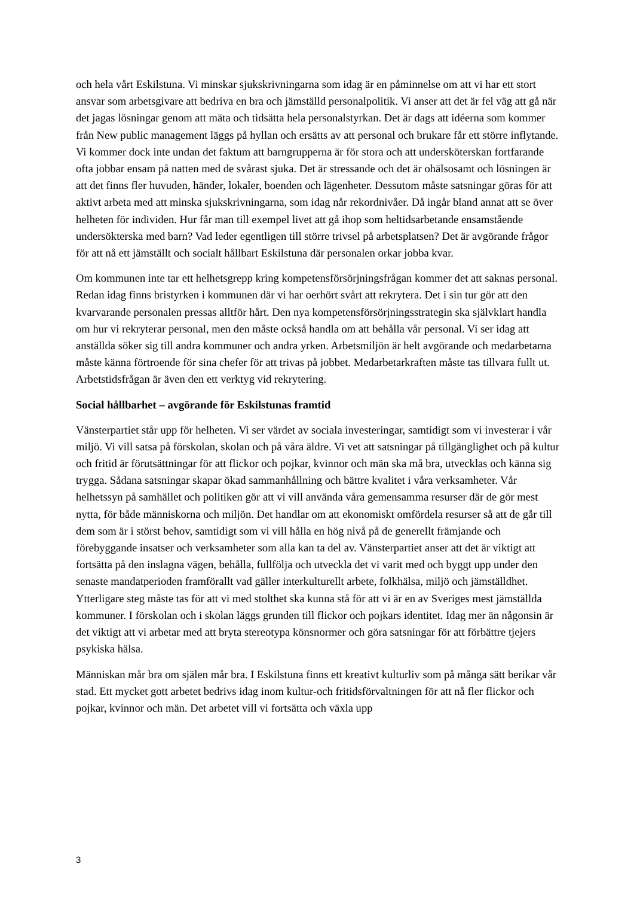och hela vårt Eskilstuna. Vi minskar sjukskrivningarna som idag är en påminnelse om att vi har ett stort ansvar som arbetsgivare att bedriva en bra och jämställd personalpolitik. Vi anser att det är fel väg att gå när det jagas lösningar genom att mäta och tidsätta hela personalstyrkan. Det är dags att idéerna som kommer från New public management läggs på hyllan och ersätts av att personal och brukare får ett större inflytande. Vi kommer dock inte undan det faktum att barngrupperna är för stora och att undersköterskan fortfarande ofta jobbar ensam på natten med de svårast sjuka. Det är stressande och det är ohälsosamt och lösningen är att det finns fler huvuden, händer, lokaler, boenden och lägenheter. Dessutom måste satsningar göras för att aktivt arbeta med att minska sjukskrivningarna, som idag når rekordnivåer. Då ingår bland annat att se över helheten för individen. Hur får man till exempel livet att gå ihop som heltidsarbetande ensamstående undersökterska med barn? Vad leder egentligen till större trivsel på arbetsplatsen? Det är avgörande frågor för att nå ett jämställt och socialt hållbart Eskilstuna där personalen orkar jobba kvar.
Om kommunen inte tar ett helhetsgrepp kring kompetensförsörjningsfrågan kommer det att saknas personal. Redan idag finns bristyrken i kommunen där vi har oerhört svårt att rekrytera. Det i sin tur gör att den kvarvarande personalen pressas alltför hårt. Den nya kompetensförsörjningsstrategin ska självklart handla om hur vi rekryterar personal, men den måste också handla om att behålla vår personal. Vi ser idag att anställda söker sig till andra kommuner och andra yrken. Arbetsmiljön är helt avgörande och medarbetarna måste känna förtroende för sina chefer för att trivas på jobbet. Medarbetarkraften måste tas tillvara fullt ut. Arbetstidsfrågan är även den ett verktyg vid rekrytering.
Social hållbarhet – avgörande för Eskilstunas framtid
Vänsterpartiet står upp för helheten. Vi ser värdet av sociala investeringar, samtidigt som vi investerar i vår miljö. Vi vill satsa på förskolan, skolan och på våra äldre. Vi vet att satsningar på tillgänglighet och på kultur och fritid är förutsättningar för att flickor och pojkar, kvinnor och män ska må bra, utvecklas och känna sig trygga. Sådana satsningar skapar ökad sammanhållning och bättre kvalitet i våra verksamheter. Vår helhetssyn på samhället och politiken gör att vi vill använda våra gemensamma resurser där de gör mest nytta, för både människorna och miljön. Det handlar om att ekonomiskt omfördela resurser så att de går till dem som är i störst behov, samtidigt som vi vill hålla en hög nivå på de generellt främjande och förebyggande insatser och verksamheter som alla kan ta del av. Vänsterpartiet anser att det är viktigt att fortsätta på den inslagna vägen, behålla, fullfölja och utveckla det vi varit med och byggt upp under den senaste mandatperioden framförallt vad gäller interkulturellt arbete, folkhälsa, miljö och jämställdhet. Ytterligare steg måste tas för att vi med stolthet ska kunna stå för att vi är en av Sveriges mest jämställda kommuner. I förskolan och i skolan läggs grunden till flickor och pojkars identitet. Idag mer än någonsin är det viktigt att vi arbetar med att bryta stereotypa könsnormer och göra satsningar för att förbättre tjejers psykiska hälsa.
Människan mår bra om själen mår bra. I Eskilstuna finns ett kreativt kulturliv som på många sätt berikar vår stad. Ett mycket gott arbetet bedrivs idag inom kultur-och fritidsförvaltningen för att nå fler flickor och pojkar, kvinnor och män. Det arbetet vill vi fortsätta och växla upp
3